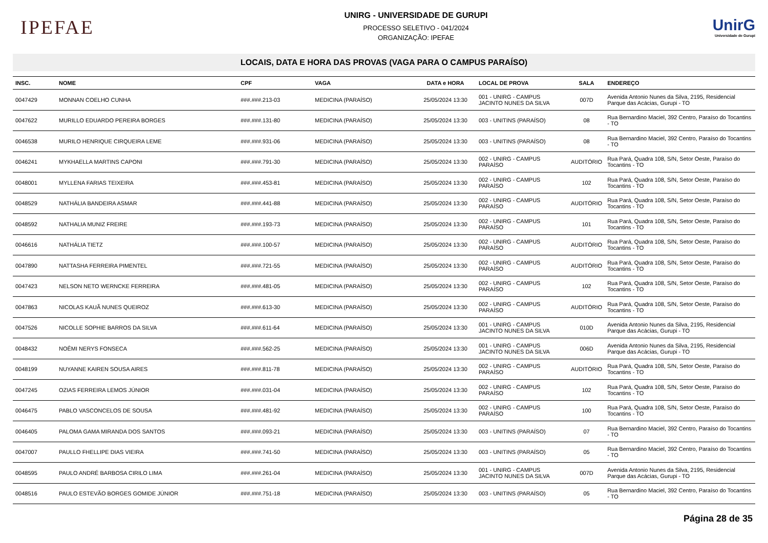IPEFAE
UNIRG - UNIVERSIDADE DE GURUPI
PROCESSO SELETIVO - 041/2024
ORGANIZAÇÃO: IPEFAE
UnirG
Universidade de Gurupi
LOCAIS, DATA E HORA DAS PROVAS (VAGA PARA O CAMPUS PARAÍSO)
| INSC. | NOME | CPF | VAGA | DATA e HORA | LOCAL DE PROVA | SALA | ENDEREÇO |
| --- | --- | --- | --- | --- | --- | --- | --- |
| 0047429 | MONNAN COELHO CUNHA | ###.###.213-03 | MEDICINA (PARAÍSO) | 25/05/2024 13:30 | 001 - UNIRG - CAMPUS JACINTO NUNES DA SILVA | 007D | Avenida Antonio Nunes da Silva, 2195, Residencial Parque das Acácias, Gurupi - TO |
| 0047622 | MURILLO EDUARDO PEREIRA BORGES | ###.###.131-80 | MEDICINA (PARAÍSO) | 25/05/2024 13:30 | 003 - UNITINS (PARAÍSO) | 08 | Rua Bernardino Maciel, 392 Centro, Paraíso do Tocantins - TO |
| 0046538 | MURILO HENRIQUE CIRQUEIRA LEME | ###.###.931-06 | MEDICINA (PARAÍSO) | 25/05/2024 13:30 | 003 - UNITINS (PARAÍSO) | 08 | Rua Bernardino Maciel, 392 Centro, Paraíso do Tocantins - TO |
| 0046241 | MYKHAELLA MARTINS CAPONI | ###.###.791-30 | MEDICINA (PARAÍSO) | 25/05/2024 13:30 | 002 - UNIRG - CAMPUS PARAÍSO | AUDITÓRIO | Rua Pará, Quadra 108, S/N, Setor Oeste, Paraíso do Tocantins - TO |
| 0048001 | MYLLENA FARIAS TEIXEIRA | ###.###.453-81 | MEDICINA (PARAÍSO) | 25/05/2024 13:30 | 002 - UNIRG - CAMPUS PARAÍSO | 102 | Rua Pará, Quadra 108, S/N, Setor Oeste, Paraíso do Tocantins - TO |
| 0048529 | NATHÁLIA BANDEIRA ASMAR | ###.###.441-88 | MEDICINA (PARAÍSO) | 25/05/2024 13:30 | 002 - UNIRG - CAMPUS PARAÍSO | AUDITÓRIO | Rua Pará, Quadra 108, S/N, Setor Oeste, Paraíso do Tocantins - TO |
| 0048592 | NATHALIA MUNIZ FREIRE | ###.###.193-73 | MEDICINA (PARAÍSO) | 25/05/2024 13:30 | 002 - UNIRG - CAMPUS PARAÍSO | 101 | Rua Pará, Quadra 108, S/N, Setor Oeste, Paraíso do Tocantins - TO |
| 0046616 | NATHÁLIA TIETZ | ###.###.100-57 | MEDICINA (PARAÍSO) | 25/05/2024 13:30 | 002 - UNIRG - CAMPUS PARAÍSO | AUDITÓRIO | Rua Pará, Quadra 108, S/N, Setor Oeste, Paraíso do Tocantins - TO |
| 0047890 | NATTASHA FERREIRA PIMENTEL | ###.###.721-55 | MEDICINA (PARAÍSO) | 25/05/2024 13:30 | 002 - UNIRG - CAMPUS PARAÍSO | AUDITÓRIO | Rua Pará, Quadra 108, S/N, Setor Oeste, Paraíso do Tocantins - TO |
| 0047423 | NELSON NETO WERNCKE FERREIRA | ###.###.481-05 | MEDICINA (PARAÍSO) | 25/05/2024 13:30 | 002 - UNIRG - CAMPUS PARAÍSO | 102 | Rua Pará, Quadra 108, S/N, Setor Oeste, Paraíso do Tocantins - TO |
| 0047863 | NICOLAS KAUÃ NUNES QUEIROZ | ###.###.613-30 | MEDICINA (PARAÍSO) | 25/05/2024 13:30 | 002 - UNIRG - CAMPUS PARAÍSO | AUDITÓRIO | Rua Pará, Quadra 108, S/N, Setor Oeste, Paraíso do Tocantins - TO |
| 0047526 | NICOLLE SOPHIE BARROS DA SILVA | ###.###.611-64 | MEDICINA (PARAÍSO) | 25/05/2024 13:30 | 001 - UNIRG - CAMPUS JACINTO NUNES DA SILVA | 010D | Avenida Antonio Nunes da Silva, 2195, Residencial Parque das Acácias, Gurupi - TO |
| 0048432 | NOÊMI NERYS FONSECA | ###.###.562-25 | MEDICINA (PARAÍSO) | 25/05/2024 13:30 | 001 - UNIRG - CAMPUS JACINTO NUNES DA SILVA | 006D | Avenida Antonio Nunes da Silva, 2195, Residencial Parque das Acácias, Gurupi - TO |
| 0048199 | NUYANNE KAIREN SOUSA AIRES | ###.###.811-78 | MEDICINA (PARAÍSO) | 25/05/2024 13:30 | 002 - UNIRG - CAMPUS PARAÍSO | AUDITÓRIO | Rua Pará, Quadra 108, S/N, Setor Oeste, Paraíso do Tocantins - TO |
| 0047245 | OZIAS FERREIRA LEMOS JÚNIOR | ###.###.031-04 | MEDICINA (PARAÍSO) | 25/05/2024 13:30 | 002 - UNIRG - CAMPUS PARAÍSO | 102 | Rua Pará, Quadra 108, S/N, Setor Oeste, Paraíso do Tocantins - TO |
| 0046475 | PABLO VASCONCELOS DE SOUSA | ###.###.481-92 | MEDICINA (PARAÍSO) | 25/05/2024 13:30 | 002 - UNIRG - CAMPUS PARAÍSO | 100 | Rua Pará, Quadra 108, S/N, Setor Oeste, Paraíso do Tocantins - TO |
| 0046405 | PALOMA GAMA MIRANDA DOS SANTOS | ###.###.093-21 | MEDICINA (PARAÍSO) | 25/05/2024 13:30 | 003 - UNITINS (PARAÍSO) | 07 | Rua Bernardino Maciel, 392 Centro, Paraíso do Tocantins - TO |
| 0047007 | PAULLO FHELLIPE DIAS VIEIRA | ###.###.741-50 | MEDICINA (PARAÍSO) | 25/05/2024 13:30 | 003 - UNITINS (PARAÍSO) | 05 | Rua Bernardino Maciel, 392 Centro, Paraíso do Tocantins - TO |
| 0048595 | PAULO ANDRÉ BARBOSA CIRILO LIMA | ###.###.261-04 | MEDICINA (PARAÍSO) | 25/05/2024 13:30 | 001 - UNIRG - CAMPUS JACINTO NUNES DA SILVA | 007D | Avenida Antonio Nunes da Silva, 2195, Residencial Parque das Acácias, Gurupi - TO |
| 0048516 | PAULO ESTEVÃO BORGES GOMIDE JÚNIOR | ###.###.751-18 | MEDICINA (PARAÍSO) | 25/05/2024 13:30 | 003 - UNITINS (PARAÍSO) | 05 | Rua Bernardino Maciel, 392 Centro, Paraíso do Tocantins - TO |
Página 28 de 35